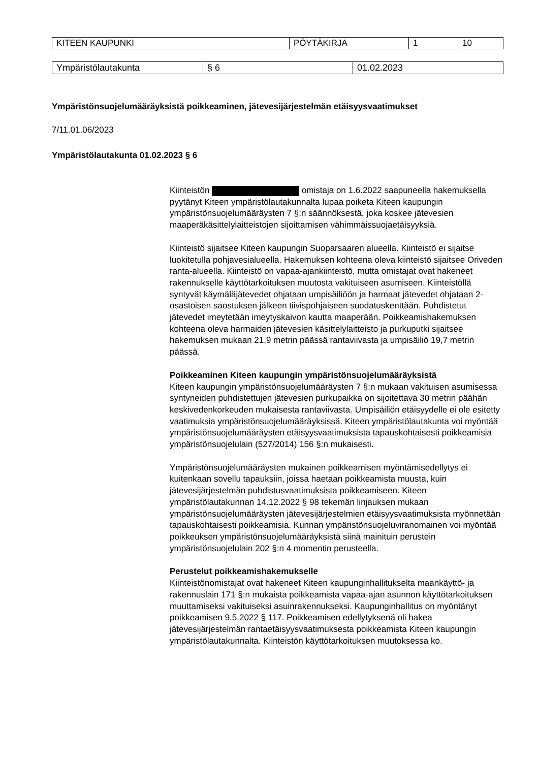| KITEEN KAUPUNKI | PÖYTÄKIRJA | 1 | 10 |
| Ympäristölautakunta | § 6 | 01.02.2023 |
Ympäristönsuojelumääräyksistä poikkeaminen, jätevesijärjestelmän etäisyysvaatimukset
7/11.01.06/2023
Ympäristölautakunta 01.02.2023 § 6
Kiinteistön omistaja on 1.6.2022 saapuneella hakemuksella pyytänyt Kiteen ympäristölautakunnalta lupaa poiketa Kiteen kaupungin ympäristönsuojelumääräysten 7 §:n säännöksestä, joka koskee jätevesien maaperäkäsittelylaitteistojen sijoittamisen vähimmäissuojaetäisyyksiä.
Kiinteistö sijaitsee Kiteen kaupungin Suoparsaaren alueella. Kiinteistö ei sijaitse luokitetulla pohjavesialueella. Hakemuksen kohteena oleva kiinteistö sijaitsee Oriveden ranta-alueella. Kiinteistö on vapaa-ajankiinteistö, mutta omistajat ovat hakeneet rakennukselle käyttötarkoituksen muutosta vakituiseen asumiseen. Kiinteistöllä syntyvät käymäläjätevedet ohjataan umpisäiliöön ja harmaat jätevedet ohjataan 2-osastoisen saostuksen jälkeen tiivispohjaiseen suodatuskenttään. Puhdistetut jätevedet imeytetään imeytyskaivon kautta maaperään. Poikkeamishakemuksen kohteena oleva harmaiden jätevesien käsittelylaitteisto ja purkuputki sijaitsee hakemuksen mukaan 21,9 metrin päässä rantaviivasta ja umpisäiliö 19,7 metrin päässä.
Poikkeaminen Kiteen kaupungin ympäristönsuojelumääräyksistä
Kiteen kaupungin ympäristönsuojelumääräysten 7 §:n mukaan vakituisen asumisessa syntyneiden puhdistettujen jätevesien purkupaikka on sijoitettava 30 metrin päähän keskivedenkorkeuden mukaisesta rantaviivasta. Umpisäiliön etäisyydelle ei ole esitetty vaatimuksia ympäristönsuojelumääräyksissä. Kiteen ympäristölautakunta voi myöntää ympäristönsuojelumääräysten etäisyysvaatimuksista tapauskohtaisesti poikkeamisia ympäristönsuojelulain (527/2014) 156 §:n mukaisesti.
Ympäristönsuojelumääräysten mukainen poikkeamisen myöntämisedellytys ei kuitenkaan sovellu tapauksiin, joissa haetaan poikkeamista muusta, kuin jätevesijärjestelmän puhdistusvaatimuksista poikkeamiseen. Kiteen ympäristölautakunnan 14.12.2022 § 98 tekemän linjauksen mukaan ympäristönsuojelumääräysten jätevesijärjestelmien etäisyysvaatimuksista myönnetään tapauskohtaisesti poikkeamisia. Kunnan ympäristönsuojeluviranomainen voi myöntää poikkeuksen ympäristönsuojelumääräyksistä siinä mainituin perustein ympäristönsuojelulain 202 §:n 4 momentin perusteella.
Perustelut poikkeamishakemukselle
Kiinteistönomistajat ovat hakeneet Kiteen kaupunginhallitukselta maankäyttö- ja rakennuslain 171 §:n mukaista poikkeamista vapaa-ajan asunnon käyttötarkoituksen muuttamiseksi vakituiseksi asuinrakennukseksi. Kaupunginhallitus on myöntänyt poikkeamisen 9.5.2022 § 117. Poikkeamisen edellytyksenä oli hakea jätevesijärjestelmän rantaetäisyysvaatimuksesta poikkeamista Kiteen kaupungin ympäristölautakunnalta. Kiinteistön käyttötarkoituksen muutoksessa ko.